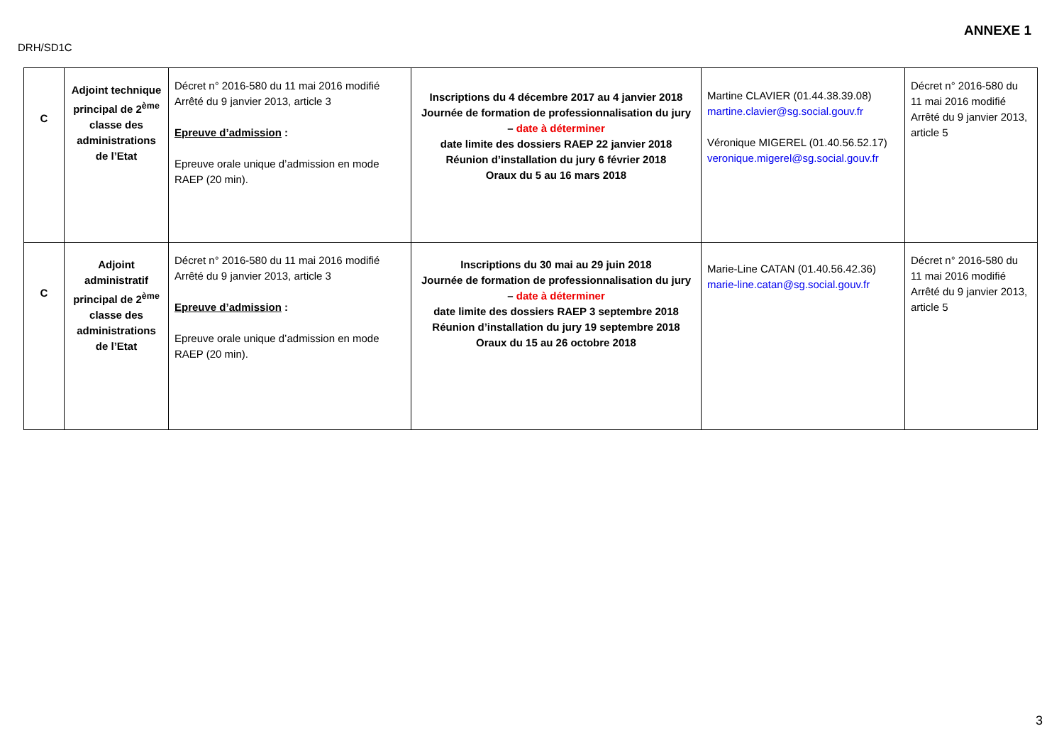ANNEXE 1
DRH/SD1C
| C | Adjoint technique principal de 2<sup>ème</sup> classe des administrations de l’Etat | Décret n° 2016-580 du 11 mai 2016 modifié Arrêté du 9 janvier 2013, article 3 Epreuve d’admission : Epreuve orale unique d’admission en mode RAEP (20 min). | Inscriptions du 4 décembre 2017 au 4 janvier 2018 Journée de formation de professionnalisation du jury – date à déterminer date limite des dossiers RAEP 22 janvier 2018 Réunion d’installation du jury 6 février 2018 Oraux du 5 au 16 mars 2018 | Martine CLAVIER (01.44.38.39.08) martine.clavier@sg.social.gouv.fr Véronique MIGEREL (01.40.56.52.17) veronique.migerel@sg.social.gouv.fr | Décret n° 2016-580 du 11 mai 2016 modifié Arrêté du 9 janvier 2013, article 5 |
| C | Adjoint administratif principal de 2<sup>ème</sup> classe des administrations de l’Etat | Décret n° 2016-580 du 11 mai 2016 modifié Arrêté du 9 janvier 2013, article 3 Epreuve d’admission : Epreuve orale unique d’admission en mode RAEP (20 min). | Inscriptions du 30 mai au 29 juin 2018 Journée de formation de professionnalisation du jury – date à déterminer date limite des dossiers RAEP 3 septembre 2018 Réunion d’installation du jury 19 septembre 2018 Oraux du 15 au 26 octobre 2018 | Marie-Line CATAN (01.40.56.42.36) marie-line.catan@sg.social.gouv.fr | Décret n° 2016-580 du 11 mai 2016 modifié Arrêté du 9 janvier 2013, article 5 |
3